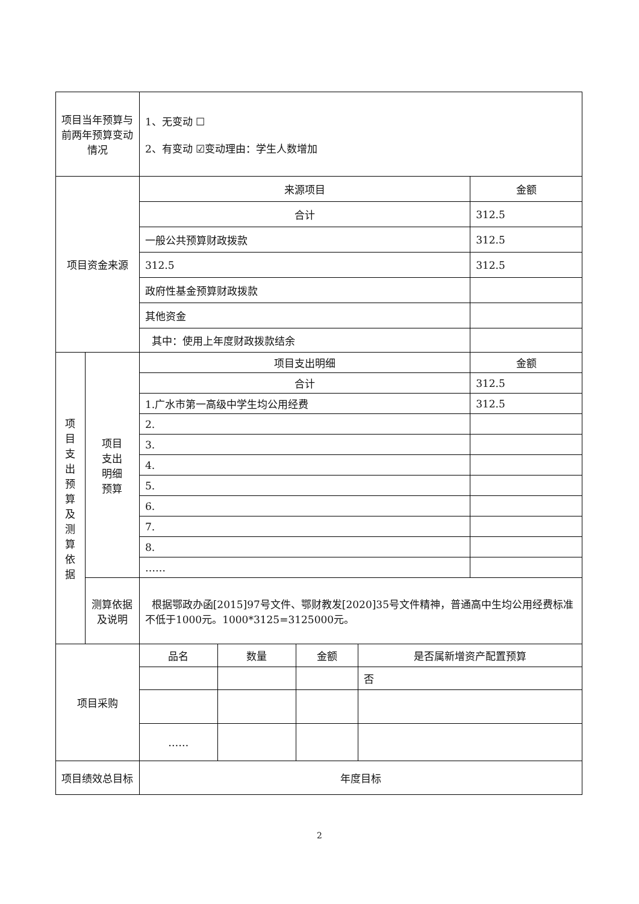| 项目当年预算与前两年预算变动情况 | | 1、无变动 ☐ 2、有变动 ☑变动理由：学生人数增加 | | | | |
| 项目资金来源 | | 来源项目 | | | | 金额 |
| | | 合计 | | | | 312.5 |
| | | 一般公共预算财政拨款 | | | | 312.5 |
| | | 312.5 | | | | 312.5 |
| | | 政府性基金预算财政拨款 | | | | |
| | | 其他资金 | | | | |
| | | 其中：使用上年度财政拨款结余 | | | | |
| 项 目 支 出 预 算 及 测 算 依 据 | 项目 支出 明细 预算 | 项目支出明细 | | | | 金额 |
| | | 合计 | | | | 312.5 |
| | | 1.广水市第一高级中学生均公用经费 | | | | 312.5 |
| | | 2. | | | | |
| | | 3. | | | | |
| | | 4. | | | | |
| | | 5. | | | | |
| | | 6. | | | | |
| | | 7. | | | | |
| | | 8. | | | | |
| | | …… | | | | |
| | 测算依据及说明 | 根据鄂政办函[2015]97号文件、鄂财教发[2020]35号文件精神，普通高中生均公用经费标准不低于1000元。1000*3125=3125000元。 | | | | |
| 项目采购 | | 品名 | 数量 | 金额 | 是否属新增资产配置预算 | |
| | | | | | 否 | |
| | | …… | | | | |
| 项目绩效总目标 | | 年度目标 | | | | |
2